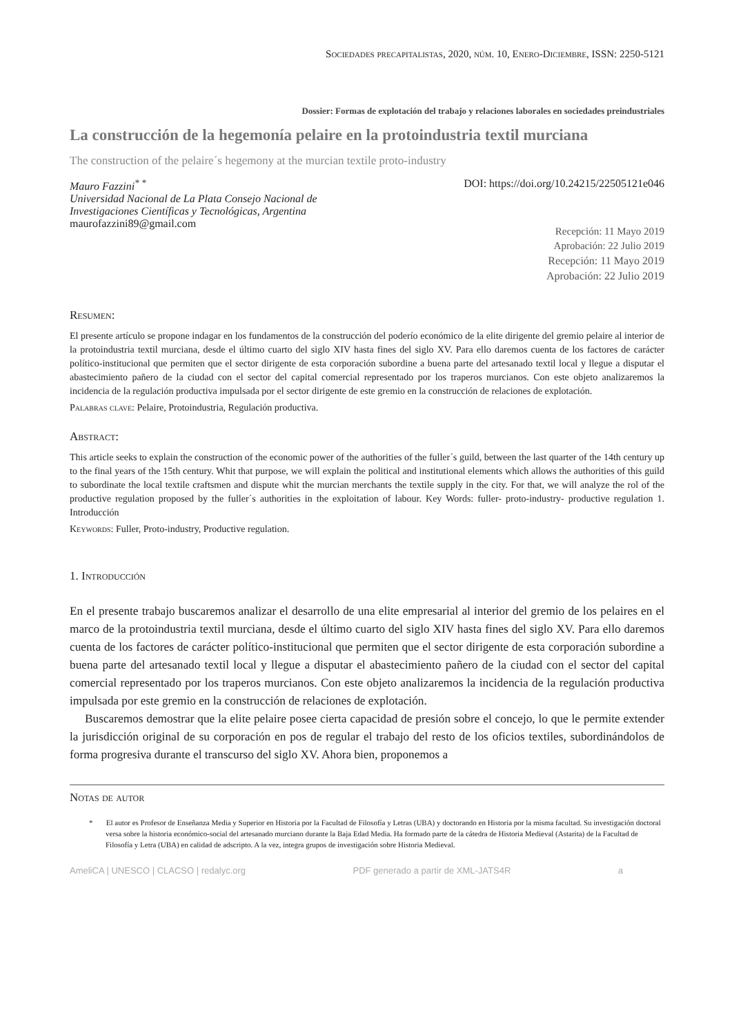Sociedades precapitalistas, 2020, núm. 10, Enero-Diciembre, ISSN: 2250-5121
Dossier: Formas de explotación del trabajo y relaciones laborales en sociedades preindustriales
La construcción de la hegemonía pelaire en la protoindustria textil murciana
The construction of the pelaire´s hegemony at the murcian textile proto-industry
Mauro Fazzini<sup>* *</sup>
Universidad Nacional de La Plata Consejo Nacional de
Investigaciones Científicas y Tecnológicas, Argentina
maurofazzini89@gmail.com
DOI: https://doi.org/10.24215/22505121e046
Recepción: 11 Mayo 2019
Aprobación: 22 Julio 2019
Recepción: 11 Mayo 2019
Aprobación: 22 Julio 2019
Resumen:
El presente artículo se propone indagar en los fundamentos de la construcción del poderío económico de la elite dirigente del gremio pelaire al interior de la protoindustria textil murciana, desde el último cuarto del siglo XIV hasta fines del siglo XV. Para ello daremos cuenta de los factores de carácter político-institucional que permiten que el sector dirigente de esta corporación subordine a buena parte del artesanado textil local y llegue a disputar el abastecimiento pañero de la ciudad con el sector del capital comercial representado por los traperos murcianos. Con este objeto analizaremos la incidencia de la regulación productiva impulsada por el sector dirigente de este gremio en la construcción de relaciones de explotación.
Palabras clave: Pelaire, Protoindustria, Regulación productiva.
Abstract:
This article seeks to explain the construction of the economic power of the authorities of the fuller´s guild, between the last quarter of the 14th century up to the final years of the 15th century. Whit that purpose, we will explain the political and institutional elements which allows the authorities of this guild to subordinate the local textile craftsmen and dispute whit the murcian merchants the textile supply in the city. For that, we will analyze the rol of the productive regulation proposed by the fuller´s authorities in the exploitation of labour. Key Words: fuller- proto-industry- productive regulation 1. Introducción
Keywords: Fuller, Proto-industry, Productive regulation.
1. Introducción
En el presente trabajo buscaremos analizar el desarrollo de una elite empresarial al interior del gremio de los pelaires en el marco de la protoindustria textil murciana, desde el último cuarto del siglo XIV hasta fines del siglo XV. Para ello daremos cuenta de los factores de carácter político-institucional que permiten que el sector dirigente de esta corporación subordine a buena parte del artesanado textil local y llegue a disputar el abastecimiento pañero de la ciudad con el sector del capital comercial representado por los traperos murcianos. Con este objeto analizaremos la incidencia de la regulación productiva impulsada por este gremio en la construcción de relaciones de explotación.
Buscaremos demostrar que la elite pelaire posee cierta capacidad de presión sobre el concejo, lo que le permite extender la jurisdicción original de su corporación en pos de regular el trabajo del resto de los oficios textiles, subordinándolos de forma progresiva durante el transcurso del siglo XV. Ahora bien, proponemos a
Notas de autor
* El autor es Profesor de Enseñanza Media y Superior en Historia por la Facultad de Filosofía y Letras (UBA) y doctorando en Historia por la misma facultad. Su investigación doctoral versa sobre la historia económico-social del artesanado murciano durante la Baja Edad Media. Ha formado parte de la cátedra de Historia Medieval (Astarita) de la Facultad de Filosofía y Letra (UBA) en calidad de adscripto. A la vez, integra grupos de investigación sobre Historia Medieval.
AmeliCA | UNESCO | CLACSO | redalyc.org PDF generado a partir de XML-JATS4R a